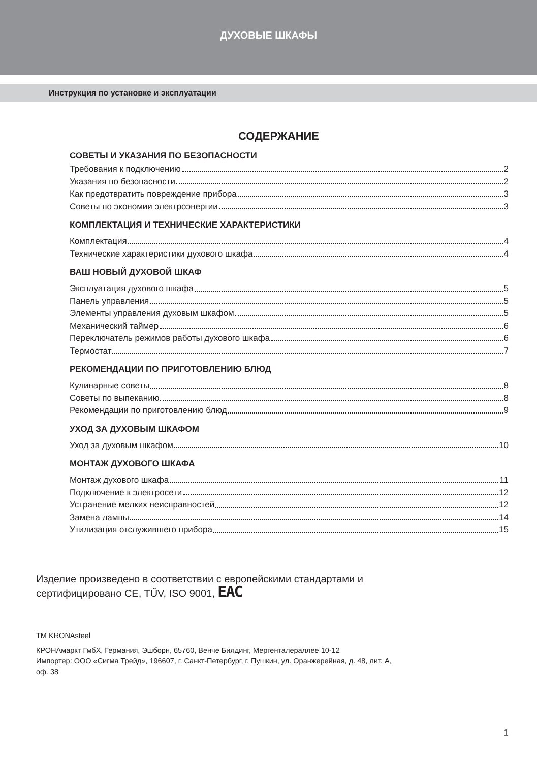ДУХОВЫЕ ШКАФЫ
Инструкция по установке и эксплуатации
СОДЕРЖАНИЕ
СОВЕТЫ И УКАЗАНИЯ ПО БЕЗОПАСНОСТИ
Требования к подключению 2
Указания по безопасности 2
Как предотвратить повреждение прибора 3
Советы по экономии электроэнергии 3
КОМПЛЕКТАЦИЯ И ТЕХНИЧЕСКИЕ ХАРАКТЕРИСТИКИ
Комплектация 4
Технические характеристики духового шкафа 4
ВАШ НОВЫЙ ДУХОВОЙ ШКАФ
Эксплуатация духового шкафа 5
Панель управления 5
Элементы управления духовым шкафом 5
Механический таймер 6
Переключатель режимов работы духового шкафа 6
Термостат 7
РЕКОМЕНДАЦИИ ПО ПРИГОТОВЛЕНИЮ БЛЮД
Кулинарные советы 8
Советы по выпеканию 8
Рекомендации по приготовлению блюд 9
УХОД ЗА ДУХОВЫМ ШКАФОМ
Уход за духовым шкафом 10
МОНТАЖ ДУХОВОГО ШКАФА
Монтаж духового шкафа 11
Подключение к электросети 12
Устранение мелких неисправностей 12
Замена лампы 14
Утилизация отслужившего прибора 15
Изделие произведено в соответствии с европейскими стандартами и
сертифицировано CE, TŰV, ISO 9001, EAC
TM KRONAsteel
КРОНАмаркт ГмбХ, Германия, Эшборн, 65760, Венче Билдинг, Мергенталераллее 10-12
Импортер: ООО «Сигма Трейд», 196607, г. Санкт-Петербург, г. Пушкин, ул. Оранжерейная, д. 48, лит. А,
оф. 38
1